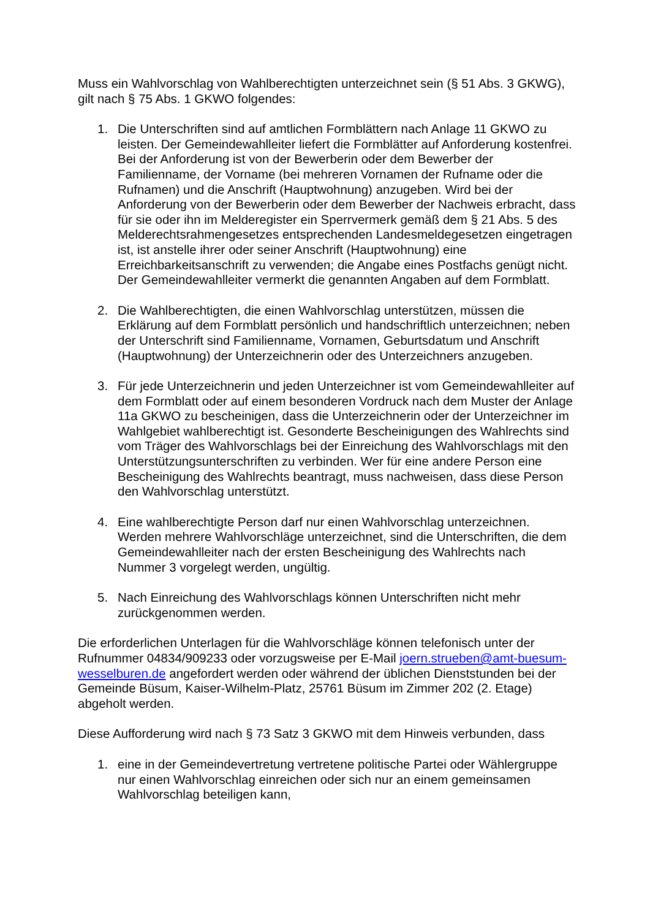Muss ein Wahlvorschlag von Wahlberechtigten unterzeichnet sein (§ 51 Abs. 3 GKWG), gilt nach § 75 Abs. 1 GKWO folgendes:
1. Die Unterschriften sind auf amtlichen Formblättern nach Anlage 11 GKWO zu leisten. Der Gemeindewahlleiter liefert die Formblätter auf Anforderung kostenfrei. Bei der Anforderung ist von der Bewerberin oder dem Bewerber der Familienname, der Vorname (bei mehreren Vornamen der Rufname oder die Rufnamen) und die Anschrift (Hauptwohnung) anzugeben. Wird bei der Anforderung von der Bewerberin oder dem Bewerber der Nachweis erbracht, dass für sie oder ihn im Melderegister ein Sperrvermerk gemäß dem § 21 Abs. 5 des Melderechtsrahmengesetzes entsprechenden Landesmeldegesetzen eingetragen ist, ist anstelle ihrer oder seiner Anschrift (Hauptwohnung) eine Erreichbarkeitsanschrift zu verwenden; die Angabe eines Postfachs genügt nicht. Der Gemeindewahlleiter vermerkt die genannten Angaben auf dem Formblatt.
2. Die Wahlberechtigten, die einen Wahlvorschlag unterstützen, müssen die Erklärung auf dem Formblatt persönlich und handschriftlich unterzeichnen; neben der Unterschrift sind Familienname, Vornamen, Geburtsdatum und Anschrift (Hauptwohnung) der Unterzeichnerin oder des Unterzeichners anzugeben.
3. Für jede Unterzeichnerin und jeden Unterzeichner ist vom Gemeindewahlleiter auf dem Formblatt oder auf einem besonderen Vordruck nach dem Muster der Anlage 11a GKWO zu bescheinigen, dass die Unterzeichnerin oder der Unterzeichner im Wahlgebiet wahlberechtigt ist. Gesonderte Bescheinigungen des Wahlrechts sind vom Träger des Wahlvorschlags bei der Einreichung des Wahlvorschlags mit den Unterstützungsunterschriften zu verbinden. Wer für eine andere Person eine Bescheinigung des Wahlrechts beantragt, muss nachweisen, dass diese Person den Wahlvorschlag unterstützt.
4. Eine wahlberechtigte Person darf nur einen Wahlvorschlag unterzeichnen. Werden mehrere Wahlvorschläge unterzeichnet, sind die Unterschriften, die dem Gemeindewahlleiter nach der ersten Bescheinigung des Wahlrechts nach Nummer 3 vorgelegt werden, ungültig.
5. Nach Einreichung des Wahlvorschlags können Unterschriften nicht mehr zurückgenommen werden.
Die erforderlichen Unterlagen für die Wahlvorschläge können telefonisch unter der Rufnummer 04834/909233 oder vorzugsweise per E-Mail joern.strueben@amt-buesum-wesselburen.de angefordert werden oder während der üblichen Dienststunden bei der Gemeinde Büsum, Kaiser-Wilhelm-Platz, 25761 Büsum im Zimmer 202 (2. Etage) abgeholt werden.
Diese Aufforderung wird nach § 73 Satz 3 GKWO mit dem Hinweis verbunden, dass
1. eine in der Gemeindevertretung vertretene politische Partei oder Wählergruppe nur einen Wahlvorschlag einreichen oder sich nur an einem gemeinsamen Wahlvorschlag beteiligen kann,